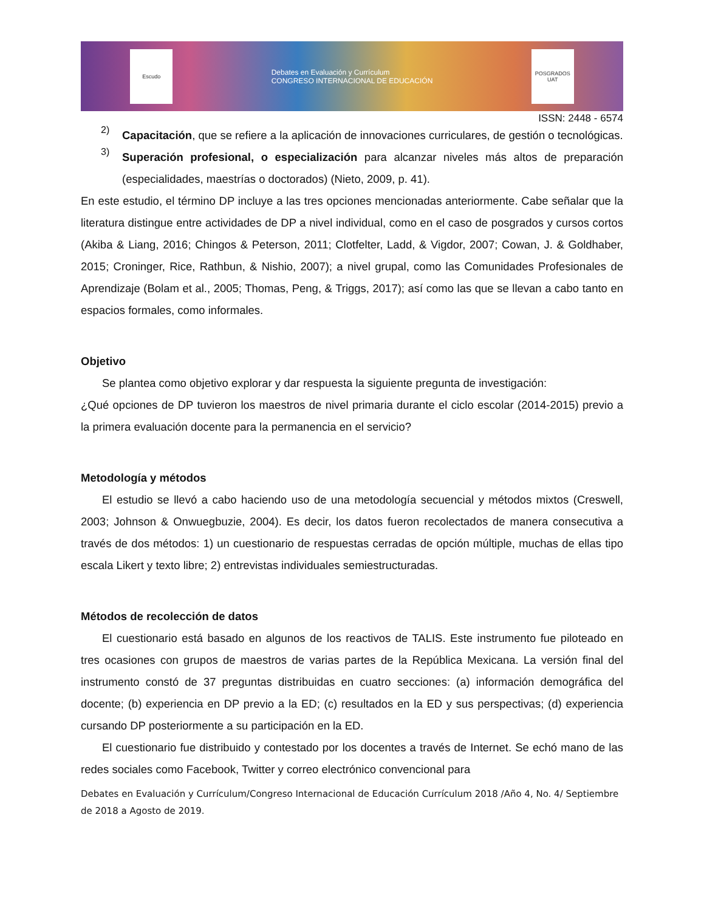Escudo
Debates en Evaluación y Currículum
CONGRESO INTERNACIONAL DE EDUCACIÓN
POSGRADOS UAT
ISSN: 2448 - 6574
2)
Capacitación, que se refiere a la aplicación de innovaciones curriculares, de gestión o tecnológicas.
3)
Superación profesional, o especialización para alcanzar niveles más altos de preparación (especialidades, maestrías o doctorados) (Nieto, 2009, p. 41).
En este estudio, el término DP incluye a las tres opciones mencionadas anteriormente. Cabe señalar que la literatura distingue entre actividades de DP a nivel individual, como en el caso de posgrados y cursos cortos (Akiba & Liang, 2016; Chingos & Peterson, 2011; Clotfelter, Ladd, & Vigdor, 2007; Cowan, J. & Goldhaber, 2015; Croninger, Rice, Rathbun, & Nishio, 2007); a nivel grupal, como las Comunidades Profesionales de Aprendizaje (Bolam et al., 2005; Thomas, Peng, & Triggs, 2017); así como las que se llevan a cabo tanto en espacios formales, como informales.
Objetivo
Se plantea como objetivo explorar y dar respuesta la siguiente pregunta de investigación:
¿Qué opciones de DP tuvieron los maestros de nivel primaria durante el ciclo escolar (2014-2015) previo a la primera evaluación docente para la permanencia en el servicio?
Metodología y métodos
El estudio se llevó a cabo haciendo uso de una metodología secuencial y métodos mixtos (Creswell, 2003; Johnson & Onwuegbuzie, 2004). Es decir, los datos fueron recolectados de manera consecutiva a través de dos métodos: 1) un cuestionario de respuestas cerradas de opción múltiple, muchas de ellas tipo escala Likert y texto libre; 2) entrevistas individuales semiestructuradas.
Métodos de recolección de datos
El cuestionario está basado en algunos de los reactivos de TALIS. Este instrumento fue piloteado en tres ocasiones con grupos de maestros de varias partes de la República Mexicana. La versión final del instrumento constó de 37 preguntas distribuidas en cuatro secciones: (a) información demográfica del docente; (b) experiencia en DP previo a la ED; (c) resultados en la ED y sus perspectivas; (d) experiencia cursando DP posteriormente a su participación en la ED.
El cuestionario fue distribuido y contestado por los docentes a través de Internet. Se echó mano de las redes sociales como Facebook, Twitter y correo electrónico convencional para
Debates en Evaluación y Currículum/Congreso Internacional de Educación Currículum 2018 /Año 4, No. 4/ Septiembre de 2018 a Agosto de 2019.